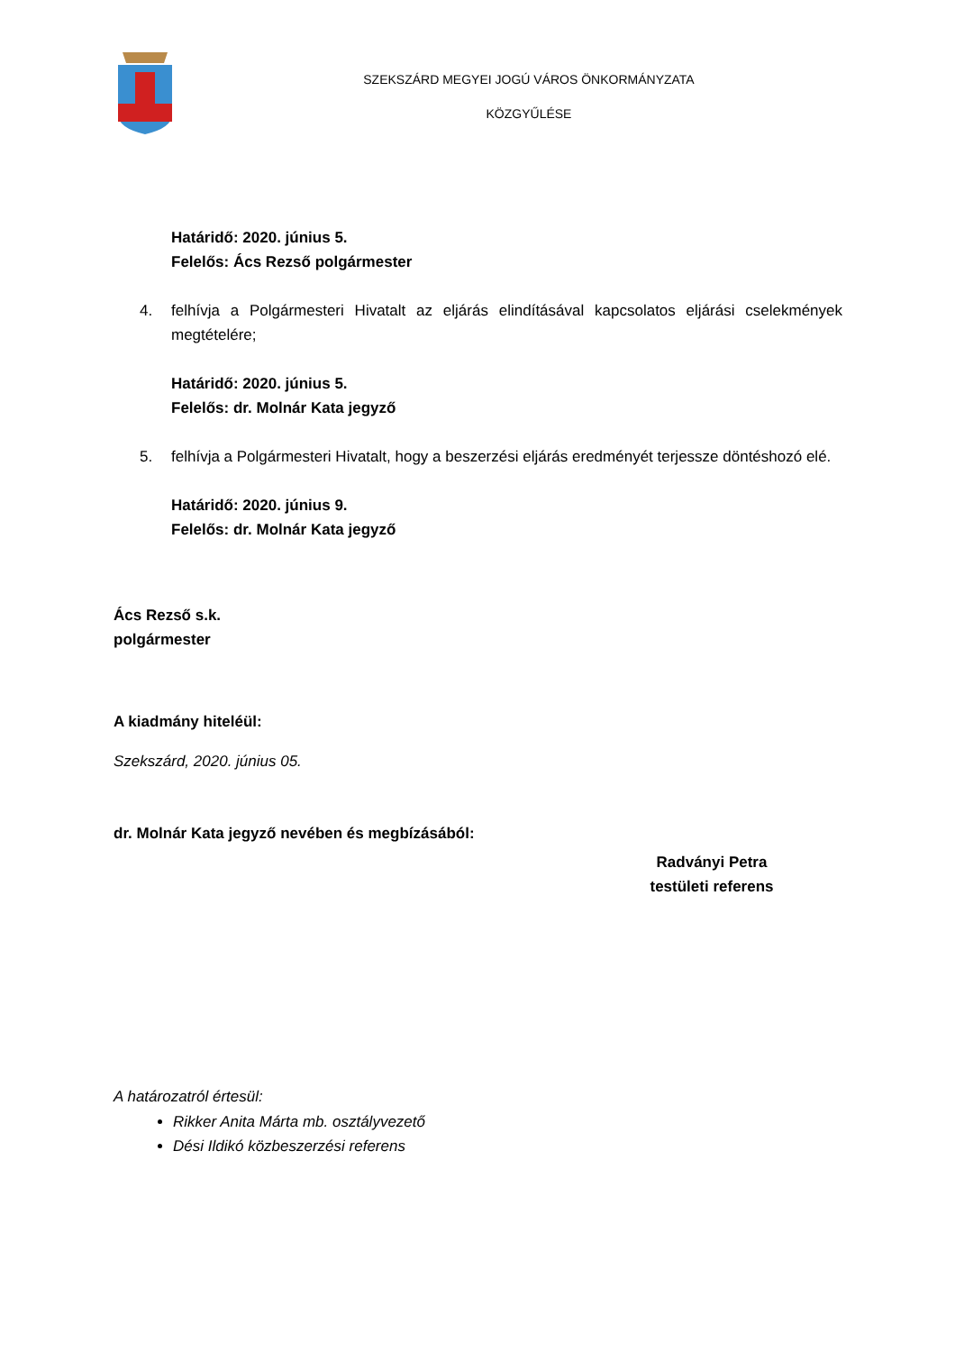SZEKSZÁRD MEGYEI JOGÚ VÁROS ÖNKORMÁNYZATA
KÖZGYŰLÉSE
Határidő: 2020. június 5.
Felelős: Ács Rezső polgármester
4. felhívja a Polgármesteri Hivatalt az eljárás elindításával kapcsolatos eljárási cselekmények megtételére;
Határidő: 2020. június 5.
Felelős: dr. Molnár Kata jegyző
5. felhívja a Polgármesteri Hivatalt, hogy a beszerzési eljárás eredményét terjessze döntéshozó elé.
Határidő: 2020. június 9.
Felelős: dr. Molnár Kata jegyző
Ács Rezső s.k.
polgármester
A kiadmány hiteléül:
Szekszárd, 2020. június 05.
dr. Molnár Kata jegyző nevében és megbízásából:
Radványi Petra
testületi referens
A határozatról értesül:
Rikker Anita Márta mb. osztályvezető
Dési Ildikó közbeszerzési referens